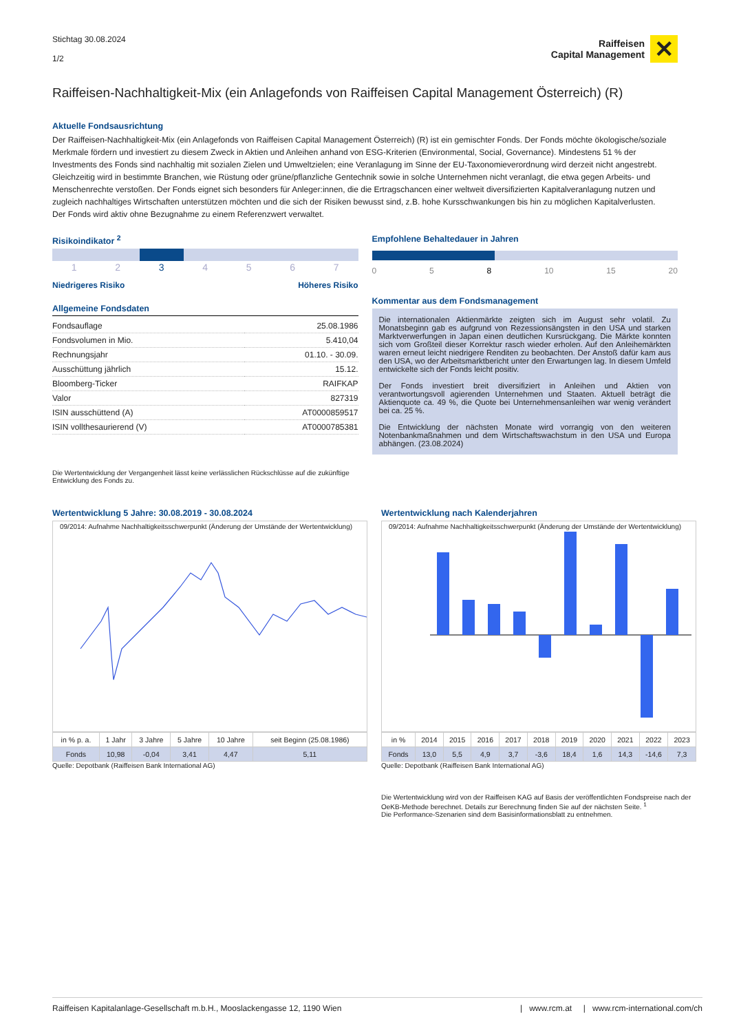Stichtag 30.08.2024
1/2
Raiffeisen
Capital Management
✕
Raiffeisen-Nachhaltigkeit-Mix (ein Anlagefonds von Raiffeisen Capital Management Österreich) (R)
Aktuelle Fondsausrichtung
Der Raiffeisen-Nachhaltigkeit-Mix (ein Anlagefonds von Raiffeisen Capital Management Österreich) (R) ist ein gemischter Fonds. Der Fonds möchte ökologische/soziale Merkmale fördern und investiert zu diesem Zweck in Aktien und Anleihen anhand von ESG-Kriterien (Environmental, Social, Governance). Mindestens 51 % der Investments des Fonds sind nachhaltig mit sozialen Zielen und Umweltzielen; eine Veranlagung im Sinne der EU-Taxonomieverordnung wird derzeit nicht angestrebt. Gleichzeitig wird in bestimmte Branchen, wie Rüstung oder grüne/pflanzliche Gentechnik sowie in solche Unternehmen nicht veranlagt, die etwa gegen Arbeits- und Menschenrechte verstoßen. Der Fonds eignet sich besonders für Anleger:innen, die die Ertragschancen einer weltweit diversifizierten Kapitalveranlagung nutzen und zugleich nachhaltiges Wirtschaften unterstützen möchten und die sich der Risiken bewusst sind, z.B. hohe Kursschwankungen bis hin zu möglichen Kapitalverlusten.
Der Fonds wird aktiv ohne Bezugnahme zu einem Referenzwert verwaltet.
Risikoindikator <sup>2</sup>
| 1 | 2 | 3 | 4 | 5 | 6 | 7 |
Niedrigeres Risiko Höheres Risiko
Allgemeine Fondsdaten
| Fondsauflage | 25.08.1986 |
| Fondsvolumen in Mio. | 5.410,04 |
| Rechnungsjahr | 01.10. - 30.09. |
| Ausschüttung jährlich | 15.12. |
| Bloomberg-Ticker | RAIFKAP |
| Valor | 827319 |
| ISIN ausschüttend (A) | AT0000859517 |
| ISIN vollthesaurierend (V) | AT0000785381 |
Die Wertentwicklung der Vergangenheit lässt keine verlässlichen Rückschlüsse auf die zukünftige Entwicklung des Fonds zu.
Empfohlene Behaltedauer in Jahren
0 5 8 10 15 20
Kommentar aus dem Fondsmanagement
Die internationalen Aktienmärkte zeigten sich im August sehr volatil. Zu Monatsbeginn gab es aufgrund von Rezessionsängsten in den USA und starken Marktverwerfungen in Japan einen deutlichen Kursrückgang. Die Märkte konnten sich vom Großteil dieser Korrektur rasch wieder erholen. Auf den Anleihemärkten waren erneut leicht niedrigere Renditen zu beobachten. Der Anstoß dafür kam aus den USA, wo der Arbeitsmarktbericht unter den Erwartungen lag. In diesem Umfeld entwickelte sich der Fonds leicht positiv.
Der Fonds investiert breit diversifiziert in Anleihen und Aktien von verantwortungsvoll agierenden Unternehmen und Staaten. Aktuell beträgt die Aktienquote ca. 49 %, die Quote bei Unternehmensanleihen war wenig verändert bei ca. 25 %.
Die Entwicklung der nächsten Monate wird vorrangig von den weiteren Notenbankmaßnahmen und dem Wirtschaftswachstum in den USA und Europa abhängen. (23.08.2024)
Wertentwicklung 5 Jahre: 30.08.2019 - 30.08.2024
09/2014: Aufnahme Nachhaltigkeitsschwerpunkt (Änderung der Umstände der Wertentwicklung)
| in % p. a. | 1 Jahr | 3 Jahre | 5 Jahre | 10 Jahre | seit Beginn (25.08.1986) |
| --- | --- | --- | --- | --- | --- |
| Fonds | 10,98 | -0,04 | 3,41 | 4,47 | 5,11 |
Quelle: Depotbank (Raiffeisen Bank International AG)
Wertentwicklung nach Kalenderjahren
09/2014: Aufnahme Nachhaltigkeitsschwerpunkt (Änderung der Umstände der Wertentwicklung)
| in % | 2014 | 2015 | 2016 | 2017 | 2018 | 2019 | 2020 | 2021 | 2022 | 2023 |
| --- | --- | --- | --- | --- | --- | --- | --- | --- | --- | --- |
| Fonds | 13,0 | 5,5 | 4,9 | 3,7 | -3,6 | 18,4 | 1,6 | 14,3 | -14,6 | 7,3 |
Quelle: Depotbank (Raiffeisen Bank International AG)
Die Wertentwicklung wird von der Raiffeisen KAG auf Basis der veröffentlichten Fondspreise nach der OeKB-Methode berechnet. Details zur Berechnung finden Sie auf der nächsten Seite. <sup>1</sup>
Die Performance-Szenarien sind dem Basisinformationsblatt zu entnehmen.
Raiffeisen Kapitalanlage-Gesellschaft m.b.H., Mooslackengasse 12, 1190 Wien | www.rcm.at | www.rcm-international.com/ch